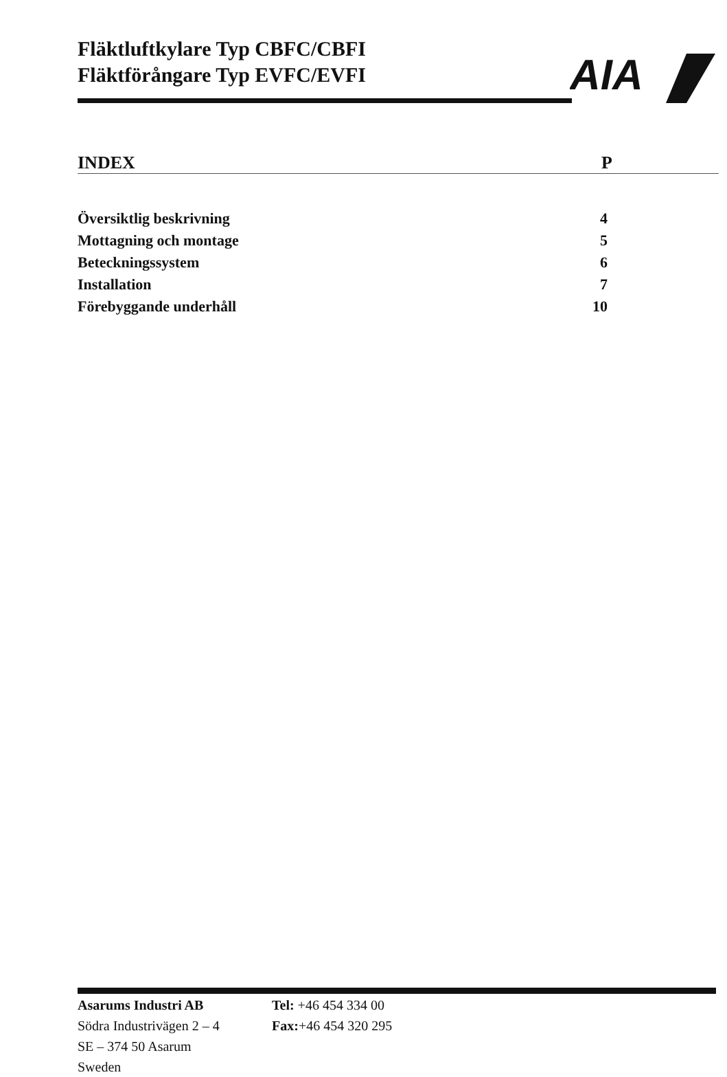Fläktluftkylare Typ CBFC/CBFI
Fläktförångare Typ EVFC/EVFI
AIA
INDEX P
Översiktlig beskrivning 4
Mottagning och montage 5
Beteckningssystem 6
Installation 7
Förebyggande underhåll 10
| Asarums Industri AB | Tel: +46 454 334 00 |
| Södra Industrivägen 2 – 4 | Fax: +46 454 320 295 |
| SE – 374 50 Asarum | |
| Sweden | |